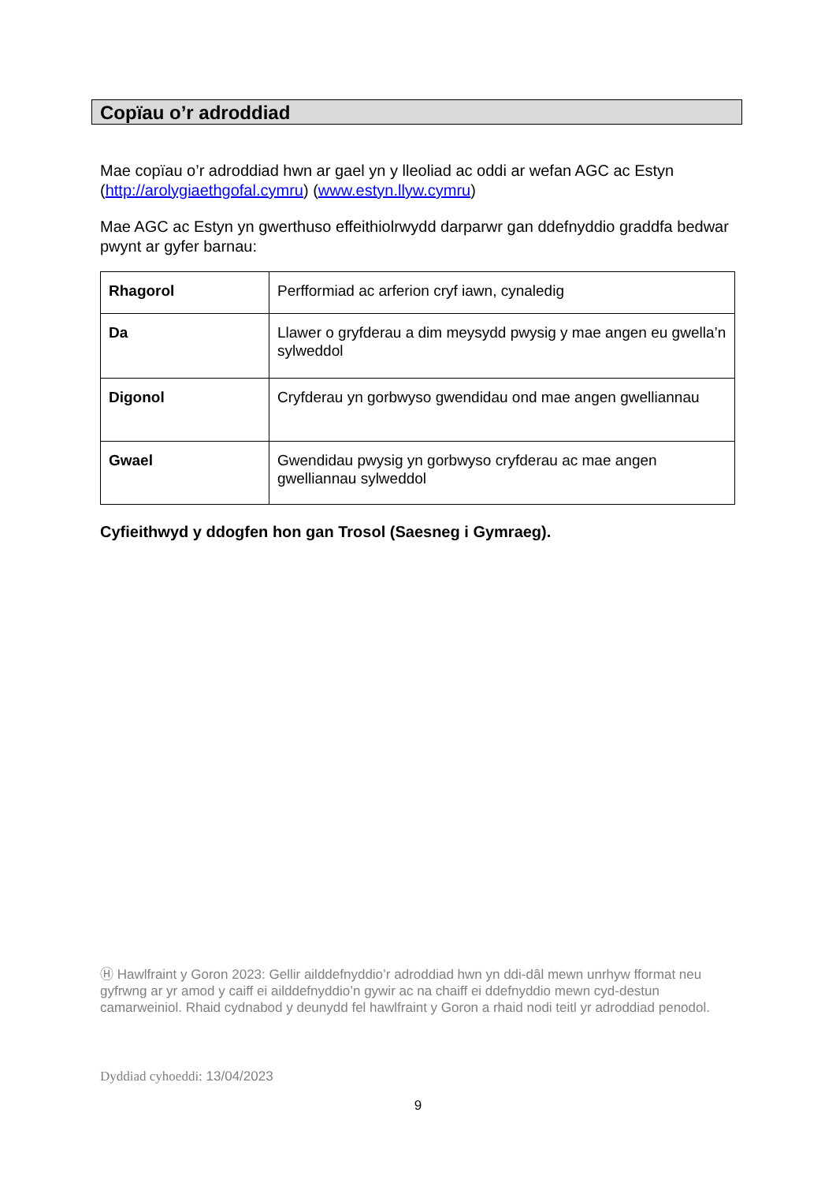Copïau o’r adroddiad
Mae copïau o’r adroddiad hwn ar gael yn y lleoliad ac oddi ar wefan AGC ac Estyn (http://arolygiaethgofal.cymru) (www.estyn.llyw.cymru)
Mae AGC ac Estyn yn gwerthuso effeithiolrwydd darparwr gan ddefnyddio graddfa bedwar pwynt ar gyfer barnau:
| Rhagorol | Perfformiad ac arferion cryf iawn, cynaledig |
| Da | Llawer o gryfderau a dim meysydd pwysig y mae angen eu gwella’n sylweddol |
| Digonol | Cryfderau yn gorbwyso gwendidau ond mae angen gwelliannau |
| Gwael | Gwendidau pwysig yn gorbwyso cryfderau ac mae angen gwelliannau sylweddol |
Cyfieithwyd y ddogfen hon gan Trosol (Saesneg i Gymraeg).
Ⓗ Hawlfraint y Goron 2023: Gellir ailddefnyddio’r adroddiad hwn yn ddi-dâl mewn unrhyw fformat neu gyfrwng ar yr amod y caiff ei ailddefnyddio’n gywir ac na chaiff ei ddefnyddio mewn cyd-destun camarweiniol. Rhaid cydnabod y deunydd fel hawlfraint y Goron a rhaid nodi teitl yr adroddiad penodol.
Dyddiad cyhoeddi: 13/04/2023
9